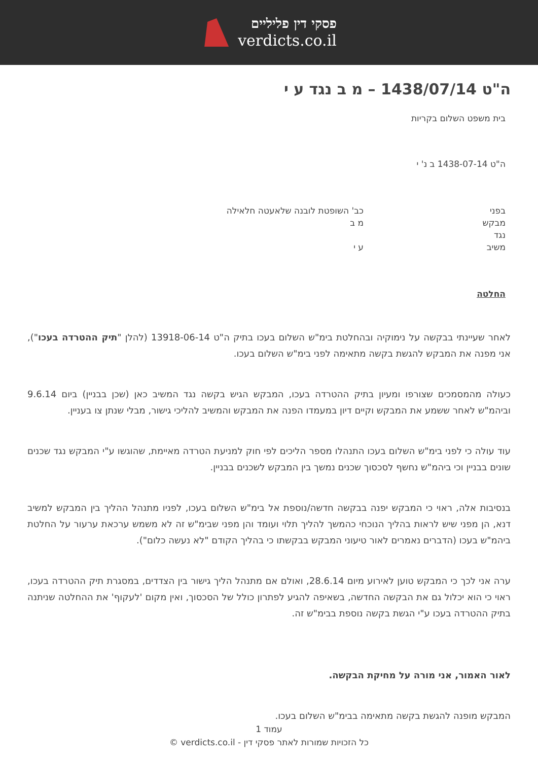פסקי דין פליליים
verdicts.co.il
ה"ט 1438/07/14 – מ ב נגד ע י
בית משפט השלום בקריות
ה"ט 1438-07-14 ב נ' י
| בפני | כב' השופטת לובנה שלאעטה חלאילה |
| מבקש | מ ב |
| נגד | |
| משיב | ע י |
החלטה
לאחר שעיינתי בבקשה על נימוקיה ובהחלטת בימ"ש השלום בעכו בתיק ה"ט 13918-06-14 (להלן "תיק ההטרדה בעכו"), אני מפנה את המבקש להגשת בקשה מתאימה לפני בימ"ש השלום בעכו.
כעולה מהמסמכים שצורפו ומעיון בתיק ההטרדה בעכו, המבקש הגיש בקשה נגד המשיב כאן (שכן בבניין) ביום 9.6.14 וביהמ"ש לאחר ששמע את המבקש וקיים דיון במעמדו הפנה את המבקש והמשיב להליכי גישור, מבלי שנתן צו בעניין.
עוד עולה כי לפני בימ"ש השלום בעכו התנהלו מספר הליכים לפי חוק למניעת הטרדה מאיימת, שהוגשו ע"י המבקש נגד שכנים שונים בבניין וכי ביהמ"ש נחשף לסכסוך שכנים נמשך בין המבקש לשכנים בבניין.
בנסיבות אלה, ראוי כי המבקש יפנה בבקשה חדשה/נוספת אל בימ"ש השלום בעכו, לפניו מתנהל ההליך בין המבקש למשיב דנא, הן מפני שיש לראות בהליך הנוכחי כהמשך להליך תלוי ועומד והן מפני שבימ"ש זה לא משמש ערכאת ערעור על החלטת ביהמ"ש בעכו (הדברים נאמרים לאור טיעוני המבקש בבקשתו כי בהליך הקודם "לא נעשה כלום").
ערה אני לכך כי המבקש טוען לאירוע מיום 28.6.14, ואולם אם מתנהל הליך גישור בין הצדדים, במסגרת תיק ההטרדה בעכו, ראוי כי הוא יכלול גם את הבקשה החדשה, בשאיפה להגיע לפתרון כולל של הסכסוך, ואין מקום 'לעקוף' את ההחלטה שניתנה בתיק ההטרדה בעכו ע"י הגשת בקשה נוספת בבימ"ש זה.
לאור האמור, אני מורה על מחיקת הבקשה.
המבקש מופנה להגשת בקשה מתאימה בבימ"ש השלום בעכו.
עמוד 1
כל הזכויות שמורות לאתר פסקי דין - verdicts.co.il ©